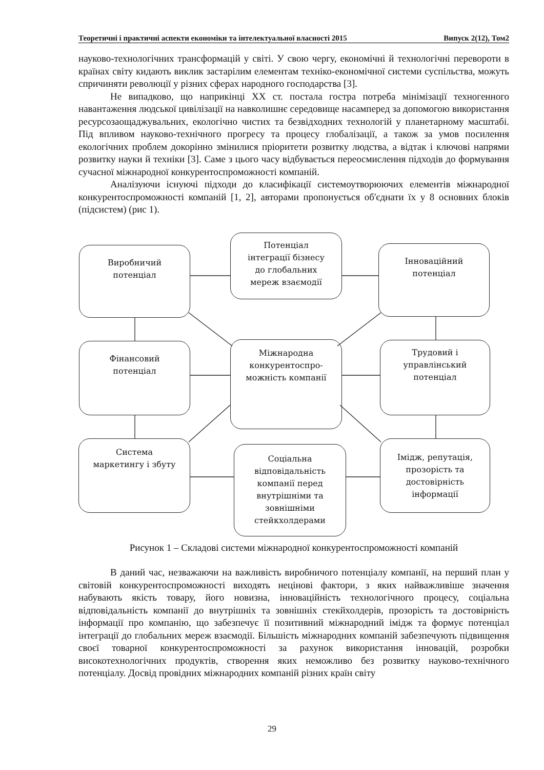Теоретичні і практичні аспекти економіки та інтелектуальної власності 2015 Випуск 2(12), Том2
науково-технологічних трансформацій у світі. У свою чергу, економічні й технологічні перевороти в країнах світу кидають виклик застарілим елементам техніко-економічної системи суспільства, можуть спричиняти революції у різних сферах народного господарства [3].
Не випадково, що наприкінці XX ст. постала гостра потреба мінімізації техногенного навантаження людської цивілізації на навколишнє середовище насамперед за допомогою використання ресурсозаощаджувальних, екологічно чистих та безвідходних технологій у планетарному масштабі. Під впливом науково-технічного прогресу та процесу глобалізації, а також за умов посилення екологічних проблем докорінно змінилися пріоритети розвитку людства, а відтак і ключові напрями розвитку науки й техніки [3]. Саме з цього часу відбувається переосмислення підходів до формування сучасної міжнародної конкурентоспроможності компаній.
Аналізуючи існуючі підходи до класифікації системоутворюючих елементів міжнародної конкурентоспроможності компаній [1, 2], авторами пропонується об'єднати їх у 8 основних блоків (підсистем) (рис 1).
Виробничий
потенціал
Потенціал
інтеграції бізнесу
до глобальних
мереж взаємодії
Інноваційний
потенціал
Фінансовий
потенціал
Міжнародна
конкурентоспро-
можність компанії
Трудовий і
управлінський
потенціал
Система
маркетингу і збуту
Соціальна
відповідальність
компанії перед
внутрішніми та
зовнішніми
стейкхолдерами
Імідж, репутація,
прозорість та
достовірність
інформації
Рисунок 1 – Складові системи міжнародної конкурентоспроможності компаній
В даний час, незважаючи на важливість виробничого потенціалу компанії, на перший план у світовій конкурентоспроможності виходять нецінові фактори, з яких найважливіше значення набувають якість товару, його новизна, інноваційність технологічного процесу, соціальна відповідальність компанії до внутрішніх та зовнішніх стекйхолдерів, прозорість та достовірність інформації про компанію, що забезпечує її позитивний міжнародний імідж та формує потенціал інтеграції до глобальних мереж взаємодії. Більшість міжнародних компаній забезпечують підвищення своєї товарної конкурентоспроможності за рахунок використання інновацій, розробки високотехнологічних продуктів, створення яких неможливо без розвитку науково-технічного потенціалу. Досвід провідних міжнародних компаній різних країн світу
29